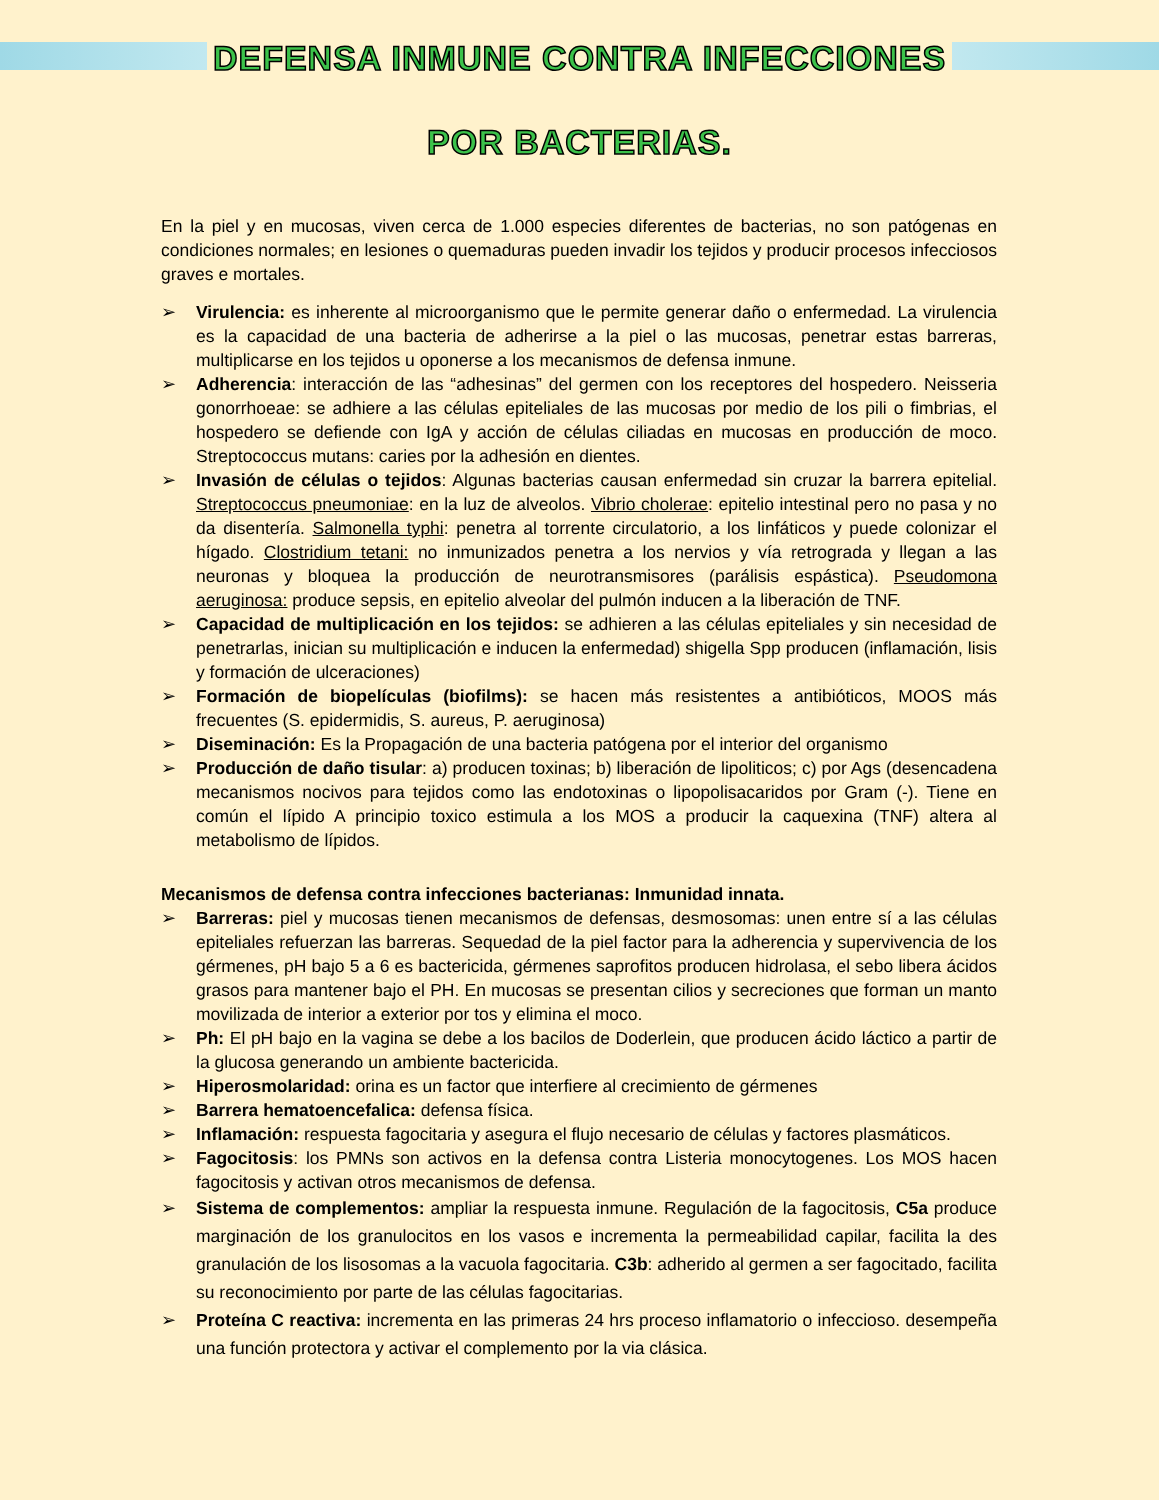DEFENSA INMUNE CONTRA INFECCIONES
POR BACTERIAS.
En la piel y en mucosas, viven cerca de 1.000 especies diferentes de bacterias, no son patógenas en condiciones normales; en lesiones o quemaduras pueden invadir los tejidos y producir procesos infecciosos graves e mortales.
➢ Virulencia: es inherente al microorganismo que le permite generar daño o enfermedad. La virulencia es la capacidad de una bacteria de adherirse a la piel o las mucosas, penetrar estas barreras, multiplicarse en los tejidos u oponerse a los mecanismos de defensa inmune.
➢ Adherencia: interacción de las “adhesinas” del germen con los receptores del hospedero. Neisseria gonorrhoeae: se adhiere a las células epiteliales de las mucosas por medio de los pili o fimbrias, el hospedero se defiende con IgA y acción de células ciliadas en mucosas en producción de moco. Streptococcus mutans: caries por la adhesión en dientes.
➢ Invasión de células o tejidos: Algunas bacterias causan enfermedad sin cruzar la barrera epitelial. Streptococcus pneumoniae: en la luz de alveolos. Vibrio cholerae: epitelio intestinal pero no pasa y no da disentería. Salmonella typhi: penetra al torrente circulatorio, a los linfáticos y puede colonizar el hígado. Clostridium tetani: no inmunizados penetra a los nervios y vía retrograda y llegan a las neuronas y bloquea la producción de neurotransmisores (parálisis espástica). Pseudomona aeruginosa: produce sepsis, en epitelio alveolar del pulmón inducen a la liberación de TNF.
➢ Capacidad de multiplicación en los tejidos: se adhieren a las células epiteliales y sin necesidad de penetrarlas, inician su multiplicación e inducen la enfermedad) shigella Spp producen (inflamación, lisis y formación de ulceraciones)
➢ Formación de biopelículas (biofilms): se hacen más resistentes a antibióticos, MOOS más frecuentes (S. epidermidis, S. aureus, P. aeruginosa)
➢ Diseminación: Es la Propagación de una bacteria patógena por el interior del organismo
➢ Producción de daño tisular: a) producen toxinas; b) liberación de lipoliticos; c) por Ags (desencadena mecanismos nocivos para tejidos como las endotoxinas o lipopolisacaridos por Gram (-). Tiene en común el lípido A principio toxico estimula a los MOS a producir la caquexina (TNF) altera al metabolismo de lípidos.
Mecanismos de defensa contra infecciones bacterianas: Inmunidad innata.
➢ Barreras: piel y mucosas tienen mecanismos de defensas, desmosomas: unen entre sí a las células epiteliales refuerzan las barreras. Sequedad de la piel factor para la adherencia y supervivencia de los gérmenes, pH bajo 5 a 6 es bactericida, gérmenes saprofitos producen hidrolasa, el sebo libera ácidos grasos para mantener bajo el PH. En mucosas se presentan cilios y secreciones que forman un manto movilizada de interior a exterior por tos y elimina el moco.
➢ Ph: El pH bajo en la vagina se debe a los bacilos de Doderlein, que producen ácido láctico a partir de la glucosa generando un ambiente bactericida.
➢ Hiperosmolaridad: orina es un factor que interfiere al crecimiento de gérmenes
➢ Barrera hematoencefalica: defensa física.
➢ Inflamación: respuesta fagocitaria y asegura el flujo necesario de células y factores plasmáticos.
➢ Fagocitosis: los PMNs son activos en la defensa contra Listeria monocytogenes. Los MOS hacen fagocitosis y activan otros mecanismos de defensa.
➢ Sistema de complementos: ampliar la respuesta inmune. Regulación de la fagocitosis, C5a produce marginación de los granulocitos en los vasos e incrementa la permeabilidad capilar, facilita la des granulación de los lisosomas a la vacuola fagocitaria. C3b: adherido al germen a ser fagocitado, facilita su reconocimiento por parte de las células fagocitarias.
➢ Proteína C reactiva: incrementa en las primeras 24 hrs proceso inflamatorio o infeccioso. desempeña una función protectora y activar el complemento por la via clásica.